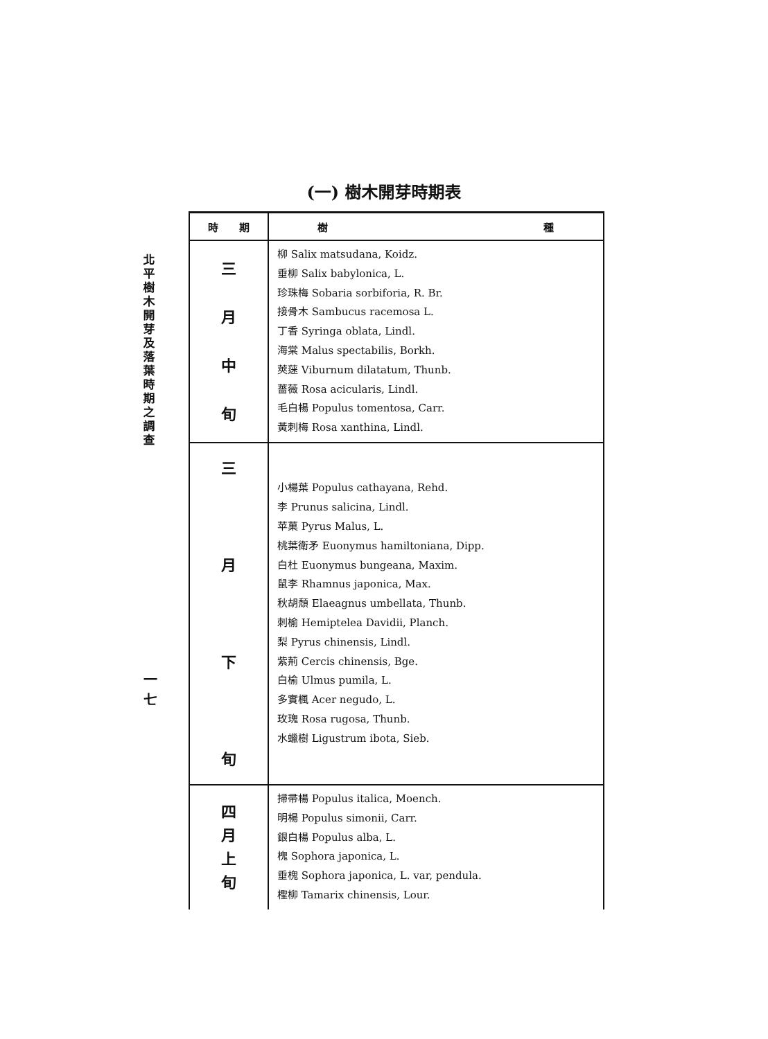北
平
樹
木
開
芽
及
落
葉
時
期
之
調
查
一
七
(一) 樹木開芽時期表
| 時 期 | 樹 種 |
| --- | --- |
| 三 月 中 旬 | 柳 Salix matsudana, Koidz. 垂柳 Salix babylonica, L. 珍珠梅 Sobaria sorbiforia, R. Br. 接骨木 Sambucus racemosa L. 丁香 Syringa oblata, Lindl. 海棠 Malus spectabilis, Borkh. 莢蒾 Viburnum dilatatum, Thunb. 薔薇 Rosa acicularis, Lindl. 毛白楊 Populus tomentosa, Carr. 黃刺梅 Rosa xanthina, Lindl. |
| 三 月 下 旬 | 小楊葉 Populus cathayana, Rehd. 李 Prunus salicina, Lindl. 苹菓 Pyrus Malus, L. 桃葉衛矛 Euonymus hamiltoniana, Dipp. 白杜 Euonymus bungeana, Maxim. 鼠李 Rhamnus japonica, Max. 秋胡頹 Elaeagnus umbellata, Thunb. 刺榆 Hemiptelea Davidii, Planch. 梨 Pyrus chinensis, Lindl. 紫荊 Cercis chinensis, Bge. 白榆 Ulmus pumila, L. 多實楓 Acer negudo, L. 玫瑰 Rosa rugosa, Thunb. 水蠟樹 Ligustrum ibota, Sieb. |
| 四 月 上 旬 | 掃帚楊 Populus italica, Moench. 明楊 Populus simonii, Carr. 銀白楊 Populus alba, L. 槐 Sophora japonica, L. 垂槐 Sophora japonica, L. var, pendula. 檉柳 Tamarix chinensis, Lour. |